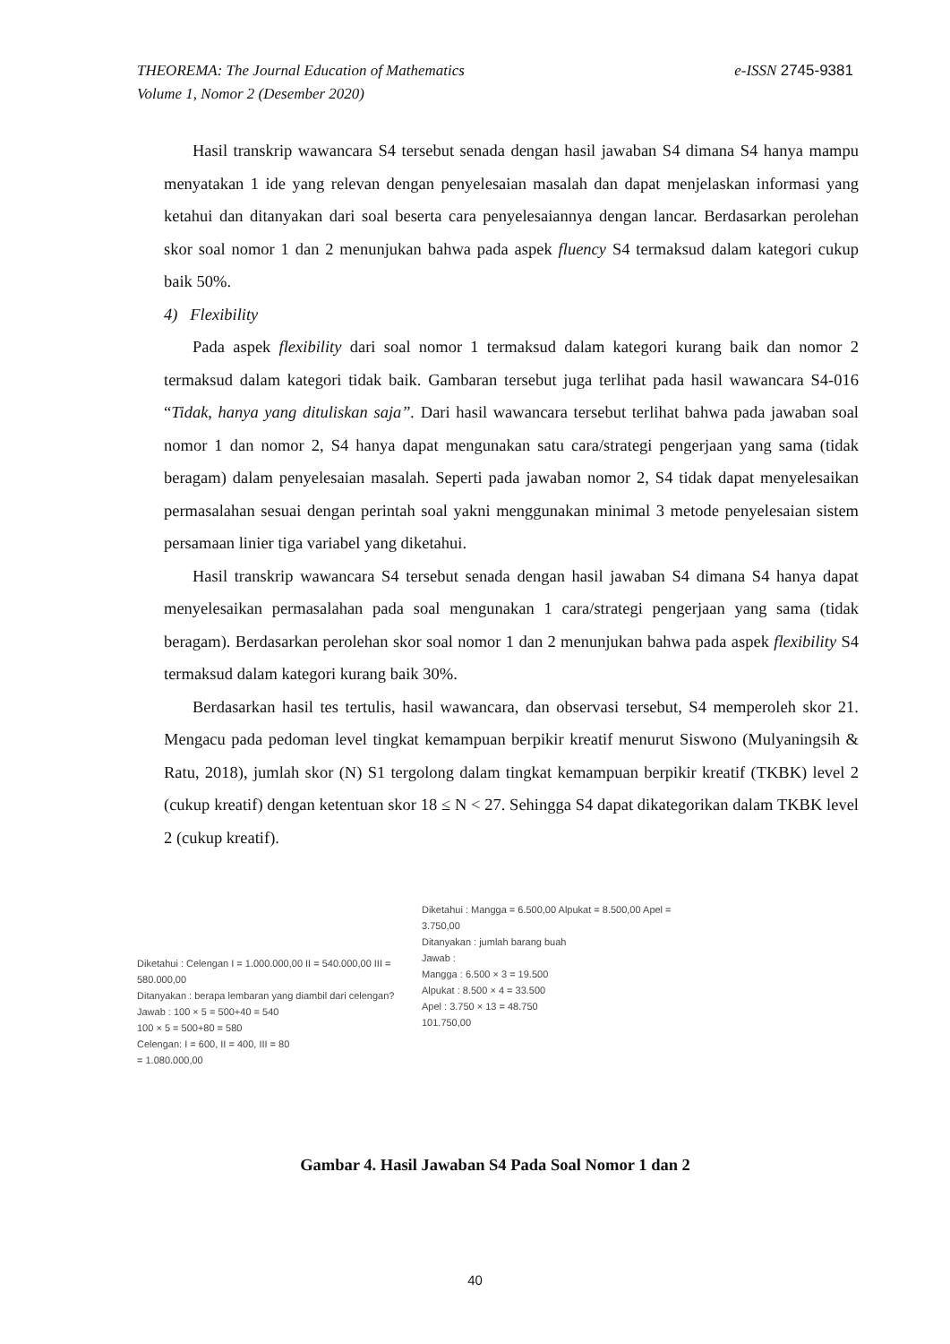e-ISSN 2745-9381 THEOREMA: The Journal Education of Mathematics
Volume 1, Nomor 2 (Desember 2020)
Hasil transkrip wawancara S4 tersebut senada dengan hasil jawaban S4 dimana S4 hanya mampu menyatakan 1 ide yang relevan dengan penyelesaian masalah dan dapat menjelaskan informasi yang ketahui dan ditanyakan dari soal beserta cara penyelesaiannya dengan lancar. Berdasarkan perolehan skor soal nomor 1 dan 2 menunjukan bahwa pada aspek fluency S4 termaksud dalam kategori cukup baik 50%.
4) Flexibility
Pada aspek flexibility dari soal nomor 1 termaksud dalam kategori kurang baik dan nomor 2 termaksud dalam kategori tidak baik. Gambaran tersebut juga terlihat pada hasil wawancara S4-016 “Tidak, hanya yang dituliskan saja”. Dari hasil wawancara tersebut terlihat bahwa pada jawaban soal nomor 1 dan nomor 2, S4 hanya dapat mengunakan satu cara/strategi pengerjaan yang sama (tidak beragam) dalam penyelesaian masalah. Seperti pada jawaban nomor 2, S4 tidak dapat menyelesaikan permasalahan sesuai dengan perintah soal yakni menggunakan minimal 3 metode penyelesaian sistem persamaan linier tiga variabel yang diketahui.
Hasil transkrip wawancara S4 tersebut senada dengan hasil jawaban S4 dimana S4 hanya dapat menyelesaikan permasalahan pada soal mengunakan 1 cara/strategi pengerjaan yang sama (tidak beragam). Berdasarkan perolehan skor soal nomor 1 dan 2 menunjukan bahwa pada aspek flexibility S4 termaksud dalam kategori kurang baik 30%.
Berdasarkan hasil tes tertulis, hasil wawancara, dan observasi tersebut, S4 memperoleh skor 21. Mengacu pada pedoman level tingkat kemampuan berpikir kreatif menurut Siswono (Mulyaningsih & Ratu, 2018), jumlah skor (N) S1 tergolong dalam tingkat kemampuan berpikir kreatif (TKBK) level 2 (cukup kreatif) dengan ketentuan skor 18 ≤ N < 27. Sehingga S4 dapat dikategorikan dalam TKBK level 2 (cukup kreatif).
Diketahui : Celengan I = 1.000.000,00 II = 540.000,00 III = 580.000,00
Ditanyakan : berapa lembaran yang diambil dari celengan?
Jawab : 100 × 5 = 500+40 = 540
100 × 5 = 500+80 = 580
Celengan: I = 600, II = 400, III = 80
= 1.080.000,00
Diketahui : Mangga = 6.500,00 Alpukat = 8.500,00 Apel = 3.750,00
Ditanyakan : jumlah barang buah
Jawab :
Mangga : 6.500 × 3 = 19.500
Alpukat : 8.500 × 4 = 33.500
Apel : 3.750 × 13 = 48.750
101.750,00
Gambar 4. Hasil Jawaban S4 Pada Soal Nomor 1 dan 2
40